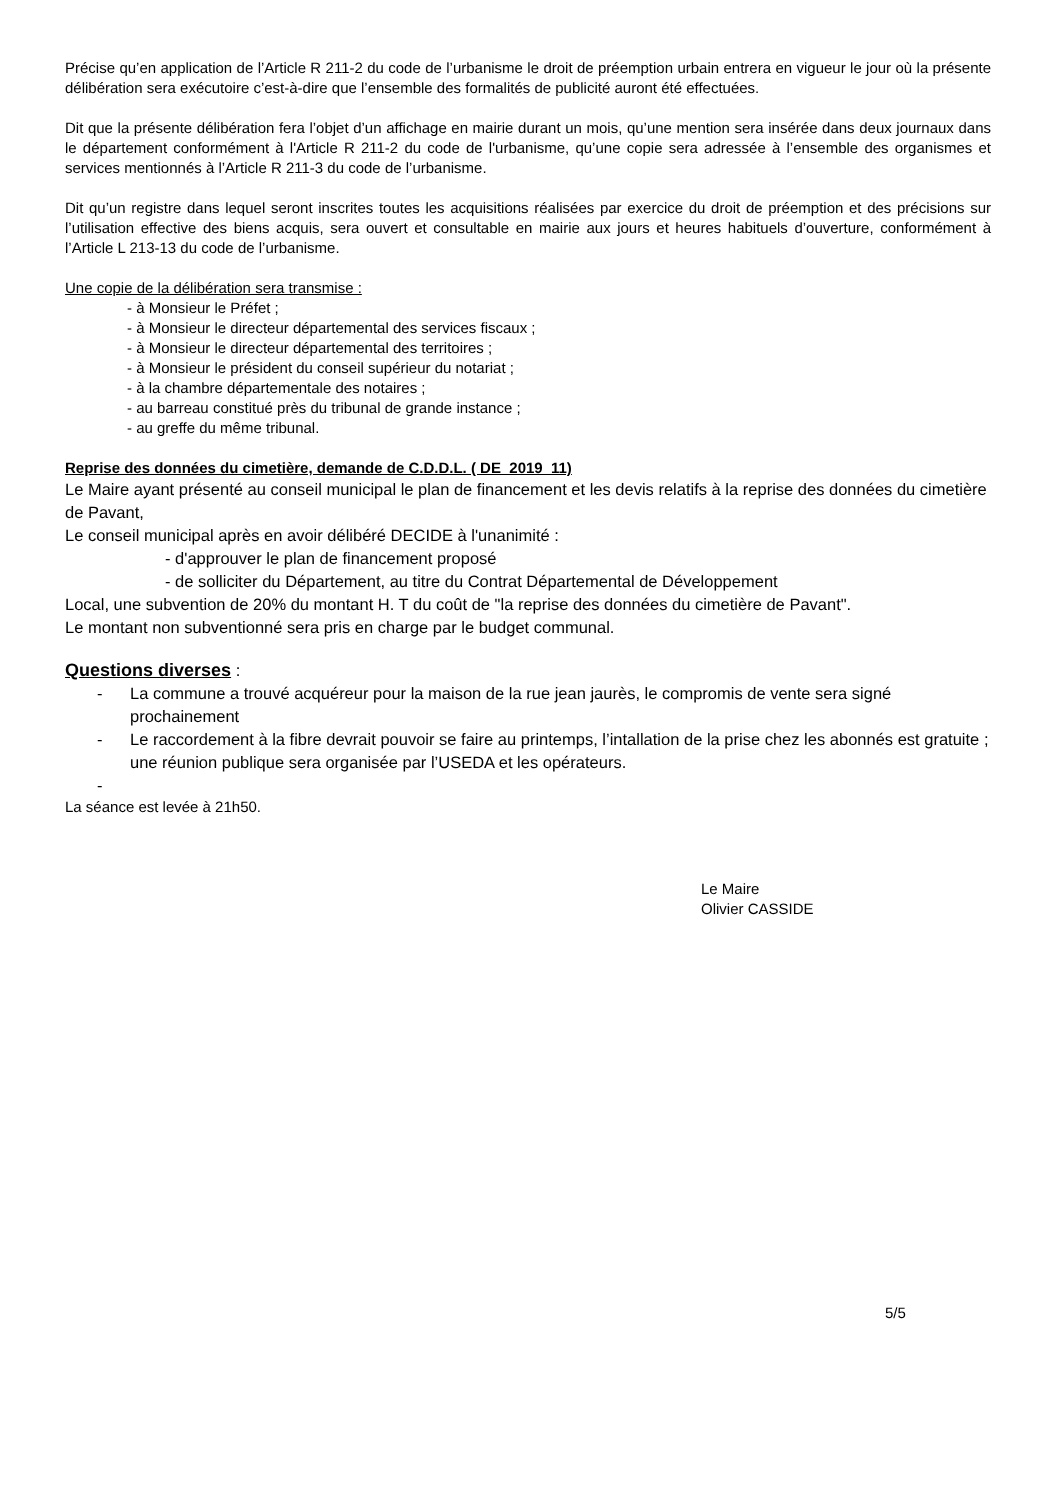Précise qu’en application de l’Article R 211-2 du code de l’urbanisme le droit de préemption urbain entrera en vigueur le jour où la présente délibération sera exécutoire c’est-à-dire que l’ensemble des formalités de publicité auront été effectuées.
Dit que la présente délibération fera l’objet d’un affichage en mairie durant un mois, qu’une mention sera insérée dans deux journaux dans le département conformément à l'Article R 211-2 du code de l'urbanisme, qu’une copie sera adressée à l’ensemble des organismes et services mentionnés à l’Article R 211-3 du code de l’urbanisme.
Dit qu’un registre dans lequel seront inscrites toutes les acquisitions réalisées par exercice du droit de préemption et des précisions sur l’utilisation effective des biens acquis, sera ouvert et consultable en mairie aux jours et heures habituels d’ouverture, conformément à l’Article L 213-13 du code de l’urbanisme.
Une copie de la délibération sera transmise :
- à Monsieur le Préfet ;
- à Monsieur le directeur départemental des services fiscaux ;
- à Monsieur le directeur départemental des territoires ;
- à Monsieur le président du conseil supérieur du notariat ;
- à la chambre départementale des notaires ;
- au barreau constitué près du tribunal de grande instance ;
- au greffe du même tribunal.
Reprise des données du cimetière, demande de C.D.D.L. ( DE_2019_11)
Le Maire ayant présenté au conseil municipal le plan de financement et les devis relatifs à la reprise des données du cimetière de Pavant,
Le conseil municipal après en avoir délibéré DECIDE à l'unanimité :
- d'approuver le plan de financement proposé
- de solliciter du Département, au titre du Contrat Départemental de Développement
Local, une subvention de 20% du montant H. T du coût de "la reprise des données du cimetière de Pavant".
Le montant non subventionné sera pris en charge par le budget communal.
Questions diverses :
- La commune a trouvé acquéreur pour la maison de la rue jean jaurès, le compromis de vente sera signé prochainement
- Le raccordement à la fibre devrait pouvoir se faire au printemps, l’intallation de la prise chez les abonnés est gratuite ; une réunion publique sera organisée par l’USEDA et les opérateurs.
-
La séance est levée à 21h50.
Le Maire
Olivier CASSIDE
5/5